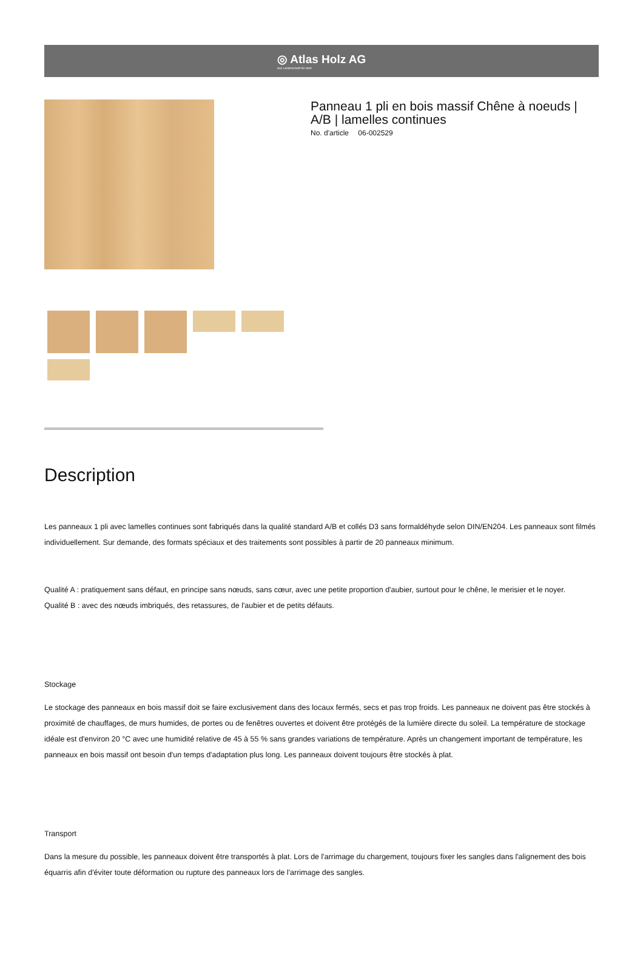◎ Atlas Holz AG
Aus Leidenschaft für Holz.
Panneau 1 pli en bois massif Chêne à noeuds | A/B | lamelles continues
No. d'article 06-002529
Description
Les panneaux 1 pli avec lamelles continues sont fabriqués dans la qualité standard A/B et collés D3 sans formaldéhyde selon DIN/EN204. Les panneaux sont filmés individuellement. Sur demande, des formats spéciaux et des traitements sont possibles à partir de 20 panneaux minimum.
Qualité A : pratiquement sans défaut, en principe sans nœuds, sans cœur, avec une petite proportion d'aubier, surtout pour le chêne, le merisier et le noyer.
Qualité B : avec des nœuds imbriqués, des retassures, de l'aubier et de petits défauts.
Stockage
Le stockage des panneaux en bois massif doit se faire exclusivement dans des locaux fermés, secs et pas trop froids. Les panneaux ne doivent pas être stockés à proximité de chauffages, de murs humides, de portes ou de fenêtres ouvertes et doivent être protégés de la lumière directe du soleil. La température de stockage idéale est d'environ 20 °C avec une humidité relative de 45 à 55 % sans grandes variations de température. Après un changement important de température, les panneaux en bois massif ont besoin d'un temps d'adaptation plus long. Les panneaux doivent toujours être stockés à plat.
Transport
Dans la mesure du possible, les panneaux doivent être transportés à plat. Lors de l'arrimage du chargement, toujours fixer les sangles dans l'alignement des bois équarris afin d'éviter toute déformation ou rupture des panneaux lors de l'arrimage des sangles.